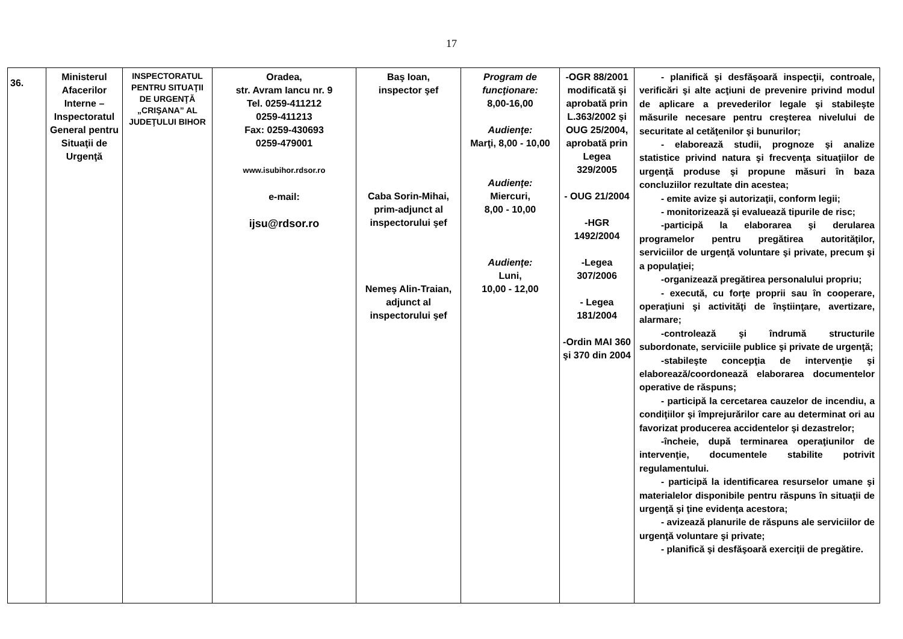17
| 36. | Ministerul Afacerilor Interne – Inspectoratul General pentru Situaţii de Urgenţă | INSPECTORATUL PENTRU SITUAŢII DE URGENŢĂ „CRIŞANA” AL JUDEŢULUI BIHOR | Oradea, str. Avram Iancu nr. 9 Tel. 0259-411212 0259-411213 Fax: 0259-430693 0259-479001 www.isubihor.rdsor.ro e-mail: ijsu@rdsor.ro | Baş Ioan, inspector şef Caba Sorin-Mihai, prim-adjunct al inspectorului şef Nemeş Alin-Traian, adjunct al inspectorului şef | Program de funcţionare: 8,00-16,00 Audienţe: Marţi, 8,00 - 10,00 Audienţe: Miercuri, 8,00 - 10,00 Audienţe: Luni, 10,00 - 12,00 | -OGR 88/2001 modificată şi aprobată prin L.363/2002 şi OUG 25/2004, aprobată prin Legea 329/2005 - OUG 21/2004 -HGR 1492/2004 -Legea 307/2006 - Legea 181/2004 -Ordin MAI 360 şi 370 din 2004 | - planifică şi desfăşoară inspecţii, controale, verificări şi alte acţiuni de prevenire privind modul de aplicare a prevederilor legale şi stabileşte măsurile necesare pentru creşterea nivelului de securitate al cetăţenilor şi bunurilor; - elaborează studii, prognoze şi analize statistice privind natura şi frecvenţa situaţiilor de urgenţă produse şi propune măsuri în baza concluziilor rezultate din acestea; - emite avize şi autorizaţii, conform legii; - monitorizează şi evaluează tipurile de risc; -participă la elaborarea şi derularea programelor pentru pregătirea autorităţilor, serviciilor de urgenţă voluntare şi private, precum şi a populaţiei; -organizează pregătirea personalului propriu; - execută, cu forţe proprii sau în cooperare, operaţiuni şi activităţi de înştiinţare, avertizare, alarmare; -controlează şi îndrumă structurile subordonate, serviciile publice şi private de urgenţă; -stabileşte concepţia de intervenţie şi elaborează/coordonează elaborarea documentelor operative de răspuns; - participă la cercetarea cauzelor de incendiu, a condiţiilor şi împrejurărilor care au determinat ori au favorizat producerea accidentelor şi dezastrelor; -încheie, după terminarea operaţiunilor de intervenţie, documentele stabilite potrivit regulamentului. - participă la identificarea resurselor umane şi materialelor disponibile pentru răspuns în situaţii de urgenţă şi ţine evidenţa acestora; - avizează planurile de răspuns ale serviciilor de urgenţă voluntare şi private; - planifică şi desfăşoară exerciţii de pregătire. |